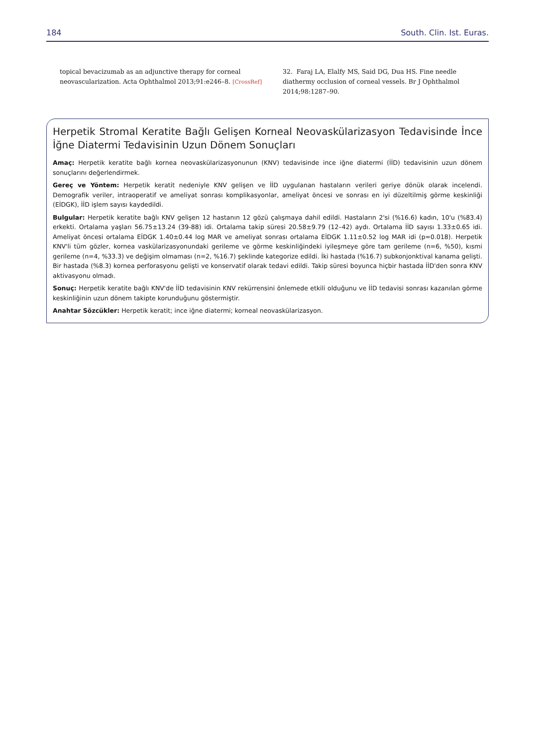184 South. Clin. Ist. Euras.
topical bevacizumab as an adjunctive therapy for corneal neovascularization. Acta Ophthalmol 2013;91:e246–8. [CrossRef]
32. Faraj LA, Elalfy MS, Said DG, Dua HS. Fine needle diathermy occlusion of corneal vessels. Br J Ophthalmol 2014;98:1287–90.
Herpetik Stromal Keratite Bağlı Gelişen Korneal Neovaskülarizasyon Tedavisinde İnce İğne Diatermi Tedavisinin Uzun Dönem Sonuçları
Amaç: Herpetik keratite bağlı kornea neovaskülarizasyonunun (KNV) tedavisinde ince iğne diatermi (İİD) tedavisinin uzun dönem sonuçlarını değerlendirmek.
Gereç ve Yöntem: Herpetik keratit nedeniyle KNV gelişen ve İİD uygulanan hastaların verileri geriye dönük olarak incelendi. Demografik veriler, intraoperatif ve ameliyat sonrası komplikasyonlar, ameliyat öncesi ve sonrası en iyi düzeltilmiş görme keskinliği (EİDGK), İİD işlem sayısı kaydedildi.
Bulgular: Herpetik keratite bağlı KNV gelişen 12 hastanın 12 gözü çalışmaya dahil edildi. Hastaların 2'si (%16.6) kadın, 10'u (%83.4) erkekti. Ortalama yaşları 56.75±13.24 (39-88) idi. Ortalama takip süresi 20.58±9.79 (12–42) aydı. Ortalama İİD sayısı 1.33±0.65 idi. Ameliyat öncesi ortalama EİDGK 1.40±0.44 log MAR ve ameliyat sonrası ortalama EİDGK 1.11±0.52 log MAR idi (p=0.018). Herpetik KNV'li tüm gözler, kornea vaskülarizasyonundaki gerileme ve görme keskinliğindeki iyileşmeye göre tam gerileme (n=6, %50), kısmi gerileme (n=4, %33.3) ve değişim olmaması (n=2, %16.7) şeklinde kategorize edildi. İki hastada (%16.7) subkonjonktival kanama gelişti. Bir hastada (%8.3) kornea perforasyonu gelişti ve konservatif olarak tedavi edildi. Takip süresi boyunca hiçbir hastada İİD'den sonra KNV aktivasyonu olmadı.
Sonuç: Herpetik keratite bağlı KNV'de İİD tedavisinin KNV rekürrensini önlemede etkili olduğunu ve İİD tedavisi sonrası kazanılan görme keskinliğinin uzun dönem takipte korunduğunu göstermiştir.
Anahtar Sözcükler: Herpetik keratit; ince iğne diatermi; korneal neovaskülarizasyon.